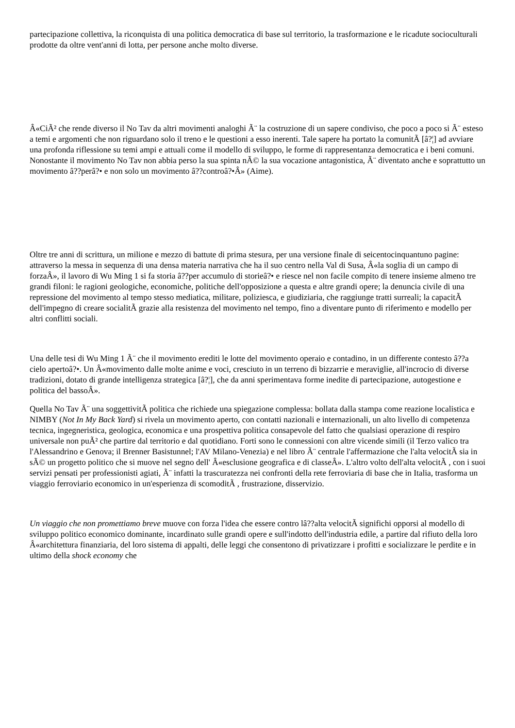partecipazione collettiva, la riconquista di una politica democratica di base sul territorio, la trasformazione e le ricadute socioculturali prodotte da oltre vent'anni di lotta, per persone anche molto diverse.
Â«CiÃ² che rende diverso il No Tav da altri movimenti analoghi Ã¨ la costruzione di un sapere condiviso, che poco a poco si Ã¨ esteso a temi e argomenti che non riguardano solo il treno e le questioni a esso inerenti. Tale sapere ha portato la comunitÃ [â?¦] ad avviare una profonda riflessione su temi ampi e attuali come il modello di sviluppo, le forme di rappresentanza democratica e i beni comuni. Nonostante il movimento No Tav non abbia perso la sua spinta nÃ© la sua vocazione antagonistica, Ã¨ diventato anche e soprattutto un movimento â??perâ?• e non solo un movimento â??controâ?•Â» (Aime).
Oltre tre anni di scrittura, un milione e mezzo di battute di prima stesura, per una versione finale di seicentocinquantuno pagine: attraverso la messa in sequenza di una densa materia narrativa che ha il suo centro nella Val di Susa, Â«la soglia di un campo di forzaÂ», il lavoro di Wu Ming 1 si fa storia â??per accumulo di storieâ?• e riesce nel non facile compito di tenere insieme almeno tre grandi filoni: le ragioni geologiche, economiche, politiche dell'opposizione a questa e altre grandi opere; la denuncia civile di una repressione del movimento al tempo stesso mediatica, militare, poliziesca, e giudiziaria, che raggiunge tratti surreali; la capacitÃ dell'impegno di creare socialitÃ grazie alla resistenza del movimento nel tempo, fino a diventare punto di riferimento e modello per altri conflitti sociali.
Una delle tesi di Wu Ming 1 Ã¨ che il movimento erediti le lotte del movimento operaio e contadino, in un differente contesto â??a cielo apertoâ?•. Un Â«movimento dalle molte anime e voci, cresciuto in un terreno di bizzarrie e meraviglie, all'incrocio di diverse tradizioni, dotato di grande intelligenza strategica [â?¦], che da anni sperimentava forme inedite di partecipazione, autogestione e politica del bassoÂ».
Quella No Tav Ã¨ una soggettivitÃ politica che richiede una spiegazione complessa: bollata dalla stampa come reazione localistica e NIMBY (Not In My Back Yard) si rivela un movimento aperto, con contatti nazionali e internazionali, un alto livello di competenza tecnica, ingegneristica, geologica, economica e una prospettiva politica consapevole del fatto che qualsiasi operazione di respiro universale non puÃ² che partire dal territorio e dal quotidiano. Forti sono le connessioni con altre vicende simili (il Terzo valico tra l'Alessandrino e Genova; il Brenner Basistunnel; l'AV Milano-Venezia) e nel libro Ã¨ centrale l'affermazione che l'alta velocitÃ sia in sÃ© un progetto politico che si muove nel segno dell' Â«esclusione geografica e di classeÂ». L'altro volto dell'alta velocitÃ , con i suoi servizi pensati per professionisti agiati, Ã¨ infatti la trascuratezza nei confronti della rete ferroviaria di base che in Italia, trasforma un viaggio ferroviario economico in un'esperienza di scomoditÃ , frustrazione, disservizio.
Un viaggio che non promettiamo breve muove con forza l'idea che essere contro lâ??alta velocitÃ significhi opporsi al modello di sviluppo politico economico dominante, incardinato sulle grandi opere e sull'indotto dell'industria edile, a partire dal rifiuto della loro Â«architettura finanziaria, del loro sistema di appalti, delle leggi che consentono di privatizzare i profitti e socializzare le perdite e in ultimo della shock economy che